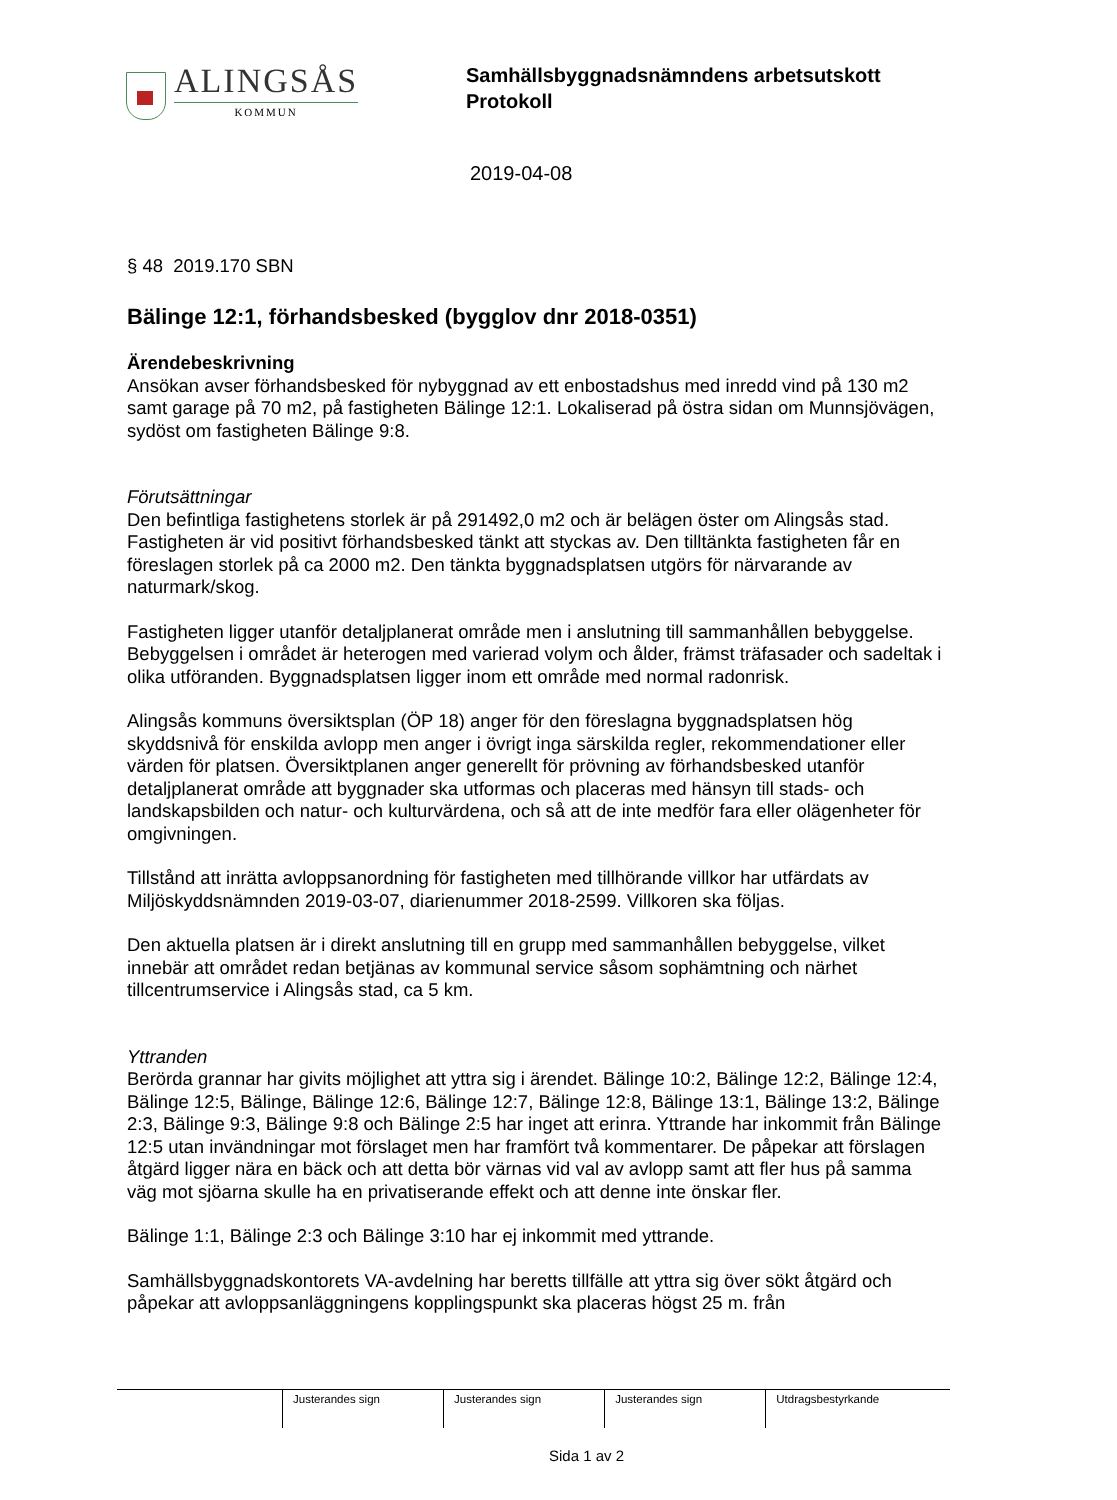ALINGSÅS
KOMMUN
Samhällsbyggnadsnämndens arbetsutskott
Protokoll
2019-04-08
§ 48 2019.170 SBN
Bälinge 12:1, förhandsbesked (bygglov dnr 2018-0351)
Ärendebeskrivning
Ansökan avser förhandsbesked för nybyggnad av ett enbostadshus med inredd vind på 130 m2 samt garage på 70 m2, på fastigheten Bälinge 12:1. Lokaliserad på östra sidan om Munnsjövägen, sydöst om fastigheten Bälinge 9:8.
Förutsättningar
Den befintliga fastighetens storlek är på 291492,0 m2 och är belägen öster om Alingsås stad. Fastigheten är vid positivt förhandsbesked tänkt att styckas av. Den tilltänkta fastigheten får en föreslagen storlek på ca 2000 m2. Den tänkta byggnadsplatsen utgörs för närvarande av naturmark/skog.
Fastigheten ligger utanför detaljplanerat område men i anslutning till sammanhållen bebyggelse. Bebyggelsen i området är heterogen med varierad volym och ålder, främst träfasader och sadeltak i olika utföranden. Byggnadsplatsen ligger inom ett område med normal radonrisk.
Alingsås kommuns översiktsplan (ÖP 18) anger för den föreslagna byggnadsplatsen hög skyddsnivå för enskilda avlopp men anger i övrigt inga särskilda regler, rekommendationer eller värden för platsen. Översiktplanen anger generellt för prövning av förhandsbesked utanför detaljplanerat område att byggnader ska utformas och placeras med hänsyn till stads- och landskapsbilden och natur- och kulturvärdena, och så att de inte medför fara eller olägenheter för omgivningen.
Tillstånd att inrätta avloppsanordning för fastigheten med tillhörande villkor har utfärdats av Miljöskyddsnämnden 2019-03-07, diarienummer 2018-2599. Villkoren ska följas.
Den aktuella platsen är i direkt anslutning till en grupp med sammanhållen bebyggelse, vilket innebär att området redan betjänas av kommunal service såsom sophämtning och närhet tillcentrumservice i Alingsås stad, ca 5 km.
Yttranden
Berörda grannar har givits möjlighet att yttra sig i ärendet. Bälinge 10:2, Bälinge 12:2, Bälinge 12:4, Bälinge 12:5, Bälinge, Bälinge 12:6, Bälinge 12:7, Bälinge 12:8, Bälinge 13:1, Bälinge 13:2, Bälinge 2:3, Bälinge 9:3, Bälinge 9:8 och Bälinge 2:5 har inget att erinra. Yttrande har inkommit från Bälinge 12:5 utan invändningar mot förslaget men har framfört två kommentarer. De påpekar att förslagen åtgärd ligger nära en bäck och att detta bör värnas vid val av avlopp samt att fler hus på samma väg mot sjöarna skulle ha en privatiserande effekt och att denne inte önskar fler.
Bälinge 1:1, Bälinge 2:3 och Bälinge 3:10 har ej inkommit med yttrande.
Samhällsbyggnadskontorets VA-avdelning har beretts tillfälle att yttra sig över sökt åtgärd och påpekar att avloppsanläggningens kopplingspunkt ska placeras högst 25 m. från
| | Justerandes sign | Justerandes sign | Justerandes sign | Utdragsbestyrkande |
Sida 1 av 2